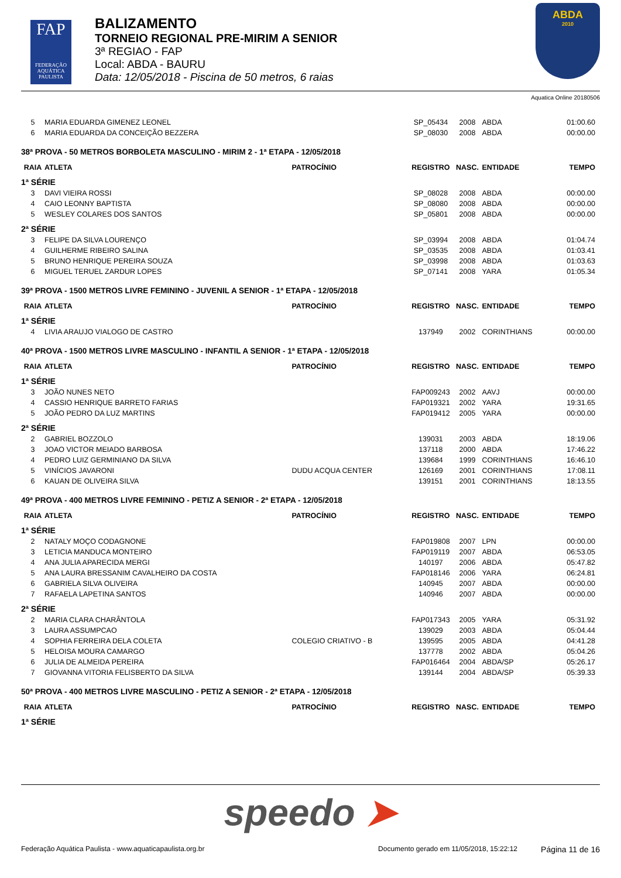FAP
FEDERAÇÃO AQUÁTICA PAULISTA
BALIZAMENTO
TORNEIO REGIONAL PRE-MIRIM A SENIOR
3ª REGIAO - FAP
Local: ABDA - BAURU
Data: 12/05/2018 - Piscina de 50 metros, 6 raias
ABDA
2010
Aquatica Online 20180506
| 5 | MARIA EDUARDA GIMENEZ LEONEL | | SP_05434 | 2008 | ABDA | 01:00.60 |
| 6 | MARIA EDUARDA DA CONCEIÇÃO BEZZERA | | SP_08030 | 2008 | ABDA | 00:00.00 |
| 38ª PROVA - 50 METROS BORBOLETA MASCULINO - MIRIM 2 - 1ª ETAPA - 12/05/2018 | | | | | | |
| RAIA | ATLETA | PATROCÍNIO | REGISTRO | NASC. | ENTIDADE | TEMPO |
| 1ª SÉRIE | | | | | | |
| 3 | DAVI VIEIRA ROSSI | | SP_08028 | 2008 | ABDA | 00:00.00 |
| 4 | CAIO LEONNY BAPTISTA | | SP_08080 | 2008 | ABDA | 00:00.00 |
| 5 | WESLEY COLARES DOS SANTOS | | SP_05801 | 2008 | ABDA | 00:00.00 |
| 2ª SÉRIE | | | | | | |
| 3 | FELIPE DA SILVA LOURENÇO | | SP_03994 | 2008 | ABDA | 01:04.74 |
| 4 | GUILHERME RIBEIRO SALINA | | SP_03535 | 2008 | ABDA | 01:03.41 |
| 5 | BRUNO HENRIQUE PEREIRA SOUZA | | SP_03998 | 2008 | ABDA | 01:03.63 |
| 6 | MIGUEL TERUEL ZARDUR LOPES | | SP_07141 | 2008 | YARA | 01:05.34 |
| 39ª PROVA - 1500 METROS LIVRE FEMININO - JUVENIL A SENIOR - 1ª ETAPA - 12/05/2018 | | | | | | |
| RAIA | ATLETA | PATROCÍNIO | REGISTRO | NASC. | ENTIDADE | TEMPO |
| 1ª SÉRIE | | | | | | |
| 4 | LIVIA ARAUJO VIALOGO DE CASTRO | | 137949 | 2002 | CORINTHIANS | 00:00.00 |
| 40ª PROVA - 1500 METROS LIVRE MASCULINO - INFANTIL A SENIOR - 1ª ETAPA - 12/05/2018 | | | | | | |
| RAIA | ATLETA | PATROCÍNIO | REGISTRO | NASC. | ENTIDADE | TEMPO |
| 1ª SÉRIE | | | | | | |
| 3 | JOÃO NUNES NETO | | FAP009243 | 2002 | AAVJ | 00:00.00 |
| 4 | CASSIO HENRIQUE BARRETO FARIAS | | FAP019321 | 2002 | YARA | 19:31.65 |
| 5 | JOÃO PEDRO DA LUZ MARTINS | | FAP019412 | 2005 | YARA | 00:00.00 |
| 2ª SÉRIE | | | | | | |
| 2 | GABRIEL BOZZOLO | | 139031 | 2003 | ABDA | 18:19.06 |
| 3 | JOAO VICTOR MEIADO BARBOSA | | 137118 | 2000 | ABDA | 17:46.22 |
| 4 | PEDRO LUIZ GERMINIANO DA SILVA | | 139684 | 1999 | CORINTHIANS | 16:46.10 |
| 5 | VINÍCIOS JAVARONI | DUDU ACQUA CENTER | 126169 | 2001 | CORINTHIANS | 17:08.11 |
| 6 | KAUAN DE OLIVEIRA SILVA | | 139151 | 2001 | CORINTHIANS | 18:13.55 |
| 49ª PROVA - 400 METROS LIVRE FEMININO - PETIZ A SENIOR - 2ª ETAPA - 12/05/2018 | | | | | | |
| RAIA | ATLETA | PATROCÍNIO | REGISTRO | NASC. | ENTIDADE | TEMPO |
| 1ª SÉRIE | | | | | | |
| 2 | NATALY MOÇO CODAGNONE | | FAP019808 | 2007 | LPN | 00:00.00 |
| 3 | LETICIA MANDUCA MONTEIRO | | FAP019119 | 2007 | ABDA | 06:53.05 |
| 4 | ANA JULIA APARECIDA MERGI | | 140197 | 2006 | ABDA | 05:47.82 |
| 5 | ANA LAURA BRESSANIM CAVALHEIRO DA COSTA | | FAP018146 | 2006 | YARA | 06:24.81 |
| 6 | GABRIELA SILVA OLIVEIRA | | 140945 | 2007 | ABDA | 00:00.00 |
| 7 | RAFAELA LAPETINA SANTOS | | 140946 | 2007 | ABDA | 00:00.00 |
| 2ª SÉRIE | | | | | | |
| 2 | MARIA CLARA CHARÂNTOLA | | FAP017343 | 2005 | YARA | 05:31.92 |
| 3 | LAURA ASSUMPCAO | | 139029 | 2003 | ABDA | 05:04.44 |
| 4 | SOPHIA FERREIRA DELA COLETA | COLEGIO CRIATIVO - B | 139595 | 2005 | ABDA | 04:41.28 |
| 5 | HELOISA MOURA CAMARGO | | 137778 | 2002 | ABDA | 05:04.26 |
| 6 | JULIA DE ALMEIDA PEREIRA | | FAP016464 | 2004 | ABDA/SP | 05:26.17 |
| 7 | GIOVANNA VITORIA FELISBERTO DA SILVA | | 139144 | 2004 | ABDA/SP | 05:39.33 |
| 50ª PROVA - 400 METROS LIVRE MASCULINO - PETIZ A SENIOR - 2ª ETAPA - 12/05/2018 | | | | | | |
| RAIA | ATLETA | PATROCÍNIO | REGISTRO | NASC. | ENTIDADE | TEMPO |
| 1ª SÉRIE | | | | | | |
speedo ➤
Federação Aquática Paulista - www.aquaticapaulista.org.br
Documento gerado em 11/05/2018, 15:22:12
Página 11 de 16